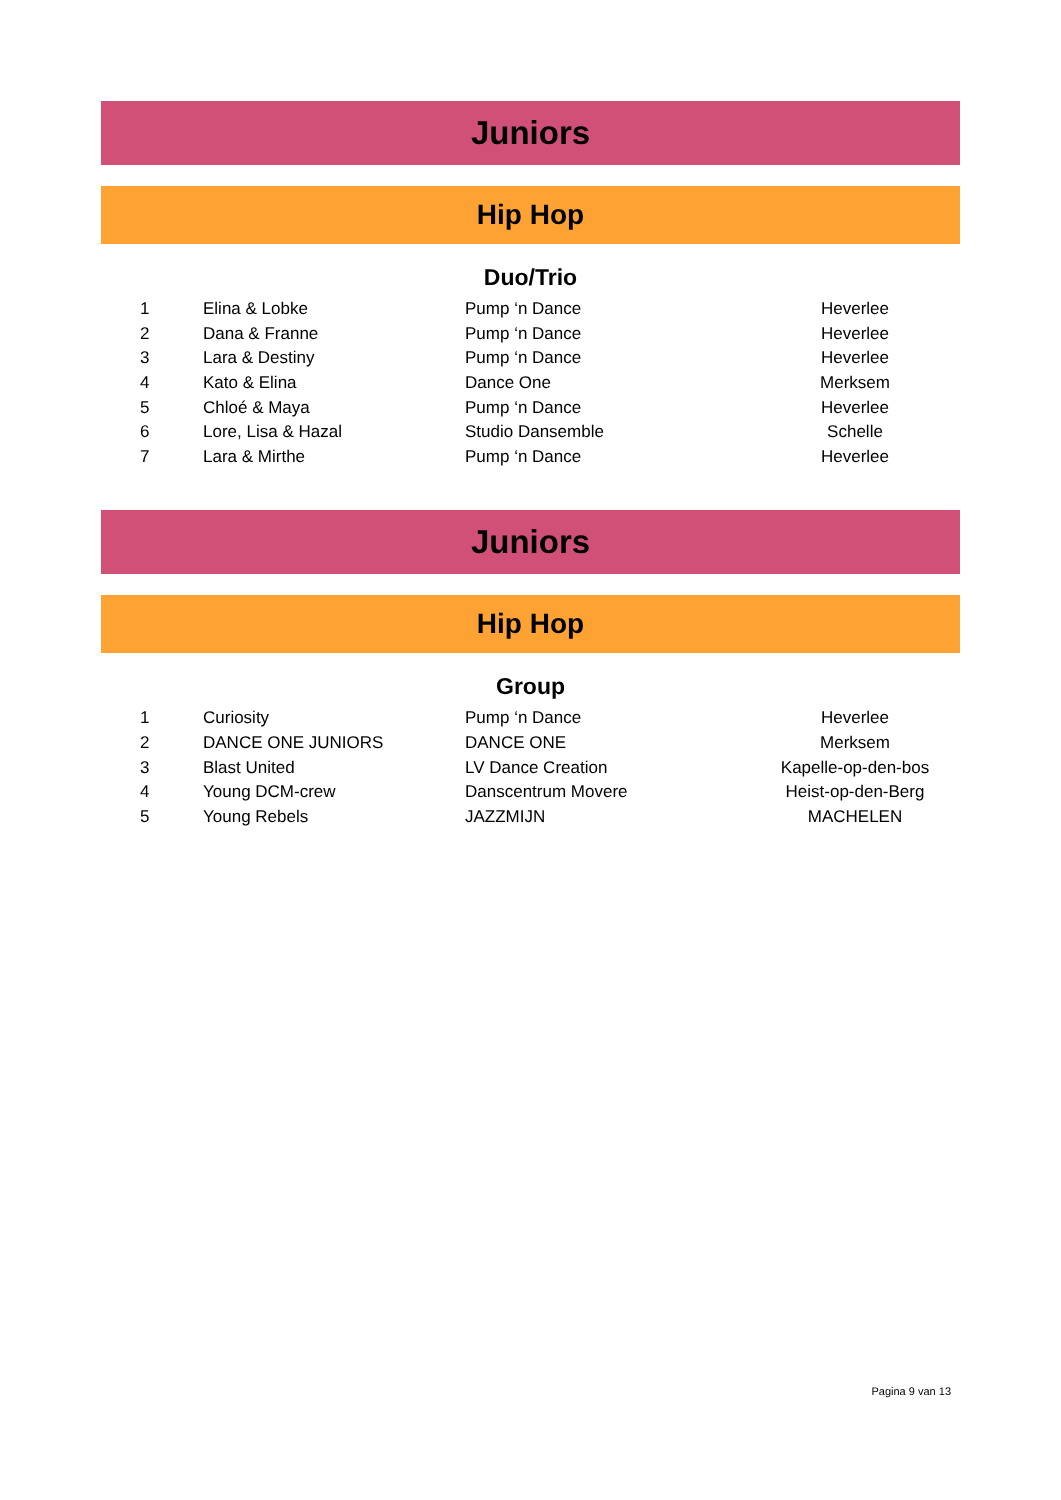Juniors
Hip Hop
Duo/Trio
| 1 | Elina & Lobke | Pump ‘n Dance | Heverlee |
| 2 | Dana & Franne | Pump ‘n Dance | Heverlee |
| 3 | Lara & Destiny | Pump ‘n Dance | Heverlee |
| 4 | Kato & Elina | Dance One | Merksem |
| 5 | Chloé & Maya | Pump ‘n Dance | Heverlee |
| 6 | Lore, Lisa & Hazal | Studio Dansemble | Schelle |
| 7 | Lara & Mirthe | Pump ‘n Dance | Heverlee |
Juniors
Hip Hop
Group
| 1 | Curiosity | Pump ‘n Dance | Heverlee |
| 2 | DANCE ONE JUNIORS | DANCE ONE | Merksem |
| 3 | Blast United | LV Dance Creation | Kapelle-op-den-bos |
| 4 | Young DCM-crew | Danscentrum Movere | Heist-op-den-Berg |
| 5 | Young Rebels | JAZZMIJN | MACHELEN |
Pagina 9 van 13